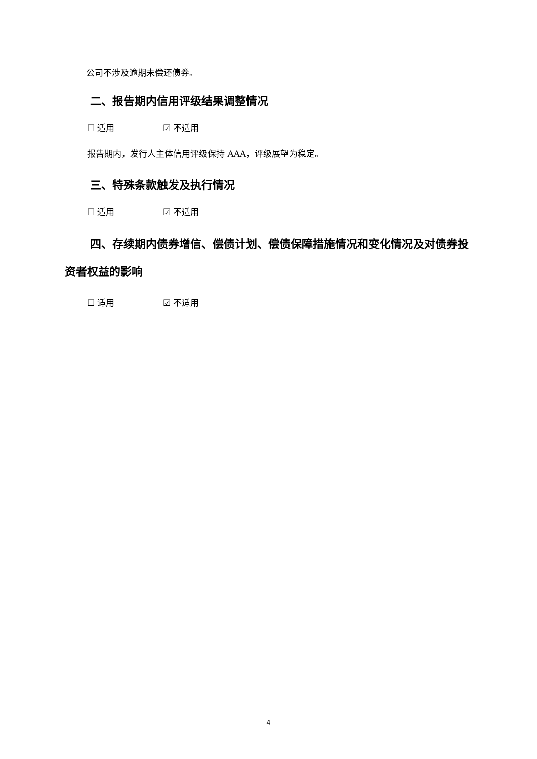公司不涉及逾期未偿还债券。
二、报告期内信用评级结果调整情况
☐ 适用 ☑ 不适用
报告期内，发行人主体信用评级保持 AAA，评级展望为稳定。
三、特殊条款触发及执行情况
☐ 适用 ☑ 不适用
四、存续期内债券增信、偿债计划、偿债保障措施情况和变化情况及对债券投资者权益的影响
☐ 适用 ☑ 不适用
4